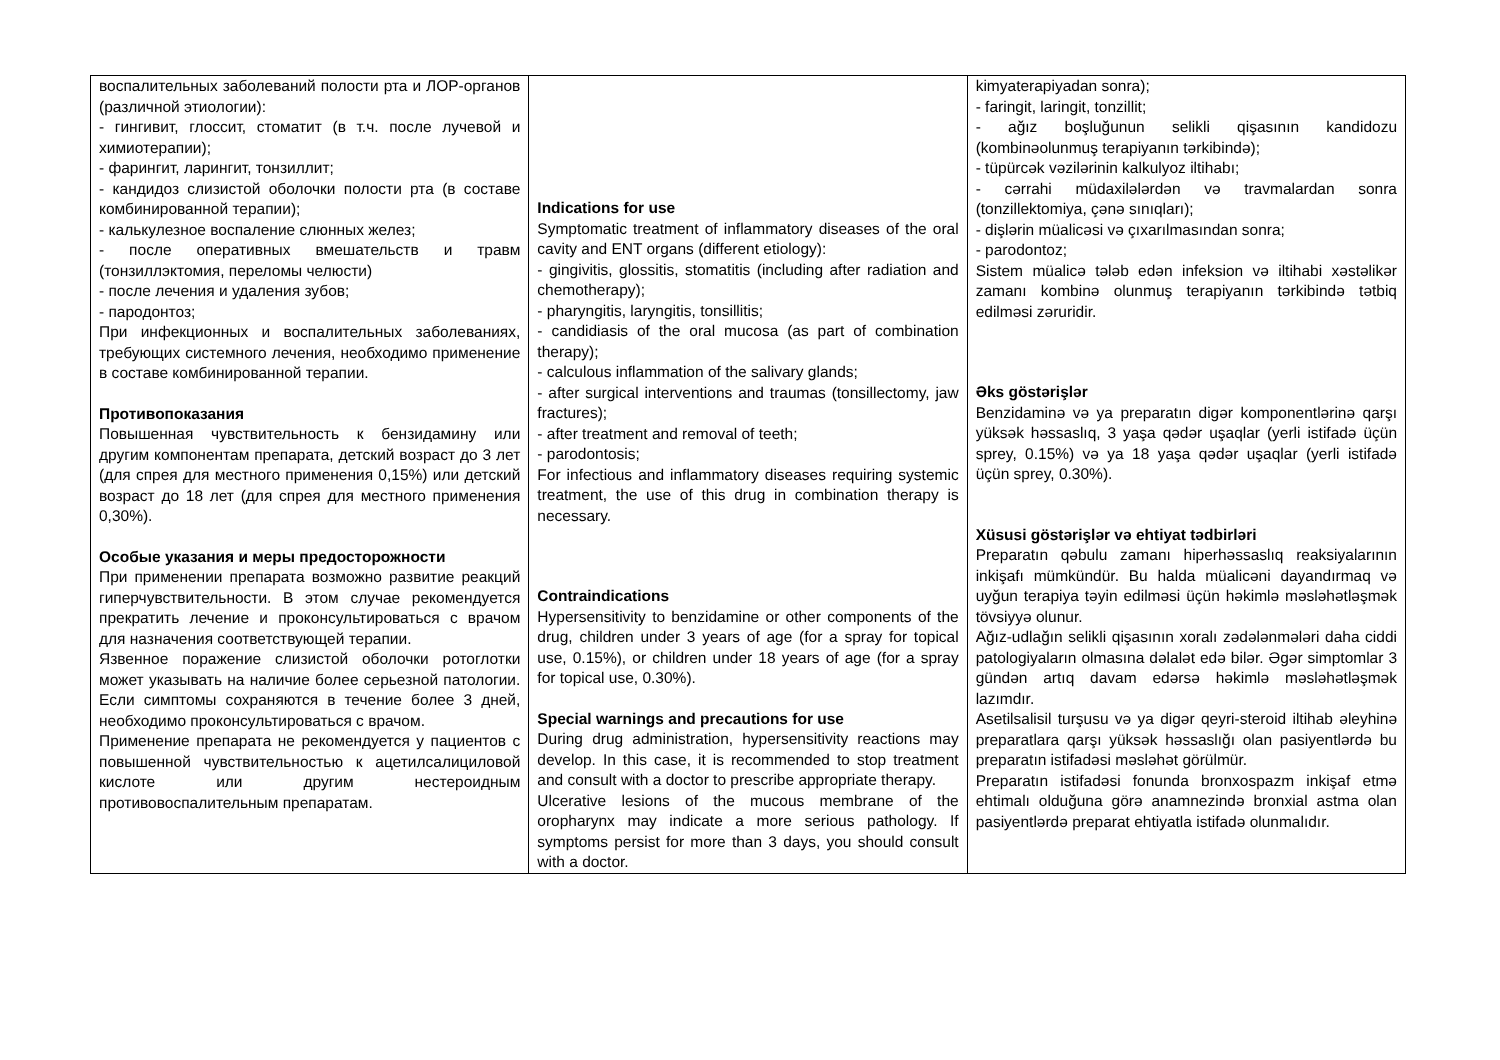| воспалительных заболеваний полости рта и ЛОР-органов (различной этиологии): - гингивит, глоссит, стоматит (в т.ч. после лучевой и химиотерапии); - фарингит, ларингит, тонзиллит; - кандидоз слизистой оболочки полости рта (в составе комбинированной терапии); - калькулезное воспаление слюнных желез; - после оперативных вмешательств и травм (тонзиллэктомия, переломы челюсти) - после лечения и удаления зубов; - пародонтоз; При инфекционных и воспалительных заболеваниях, требующих системного лечения, необходимо применение в составе комбинированной терапии. Противопоказания Повышенная чувствительность к бензидамину или другим компонентам препарата, детский возраст до 3 лет (для спрея для местного применения 0,15%) или детский возраст до 18 лет (для спрея для местного применения 0,30%). Особые указания и меры предосторожности При применении препарата возможно развитие реакций гиперчувствительности. В этом случае рекомендуется прекратить лечение и проконсультироваться с врачом для назначения соответствующей терапии. Язвенное поражение слизистой оболочки ротоглотки может указывать на наличие более серьезной патологии. Если симптомы сохраняются в течение более 3 дней, необходимо проконсультироваться с врачом. Применение препарата не рекомендуется у пациентов с повышенной чувствительностью к ацетилсалициловой кислоте или другим нестероидным противовоспалительным препаратам. | Indications for use Symptomatic treatment of inflammatory diseases of the oral cavity and ENT organs (different etiology): - gingivitis, glossitis, stomatitis (including after radiation and chemotherapy); - pharyngitis, laryngitis, tonsillitis; - candidiasis of the oral mucosa (as part of combination therapy); - calculous inflammation of the salivary glands; - after surgical interventions and traumas (tonsillectomy, jaw fractures); - after treatment and removal of teeth; - parodontosis; For infectious and inflammatory diseases requiring systemic treatment, the use of this drug in combination therapy is necessary. Contraindications Hypersensitivity to benzidamine or other components of the drug, children under 3 years of age (for a spray for topical use, 0.15%), or children under 18 years of age (for a spray for topical use, 0.30%). Special warnings and precautions for use During drug administration, hypersensitivity reactions may develop. In this case, it is recommended to stop treatment and consult with a doctor to prescribe appropriate therapy. Ulcerative lesions of the mucous membrane of the oropharynx may indicate a more serious pathology. If symptoms persist for more than 3 days, you should consult with a doctor. | kimyaterapiyadan sonra); - faringit, laringit, tonzillit; - ağız boşluğunun selikli qişasının kandidozu (kombinəolunmuş terapiyanın tərkibində); - tüpürcək vəzilərinin kalkulyoz iltihabı; - cərrahi müdaxilələrdən və travmalardan sonra (tonzillektomiya, çənə sınıqları); - dişlərin müalicəsi və çıxarılmasından sonra; - parodontoz; Sistem müalicə tələb edən infeksion və iltihabi xəstəlikər zamanı kombinə olunmuş terapiyanın tərkibində tətbiq edilməsi zəruridir. Əks göstərişlər Benzidaminə və ya preparatın digər komponentlərinə qarşı yüksək həssaslıq, 3 yaşa qədər uşaqlar (yerli istifadə üçün sprey, 0.15%) və ya 18 yaşa qədər uşaqlar (yerli istifadə üçün sprey, 0.30%). Xüsusi göstərişlər və ehtiyat tədbirləri Preparatın qəbulu zamanı hiperhəssaslıq reaksiyalarının inkişafı mümkündür. Bu halda müalicəni dayandırmaq və uyğun terapiya təyin edilməsi üçün həkimlə məsləhətləşmək tövsiyyə olunur. Ağız-udlağın selikli qişasının xoralı zədələnmələri daha ciddi patologiyaların olmasına dəlalət edə bilər. Əgər simptomlar 3 gündən artıq davam edərsə həkimlə məsləhətləşmək lazımdır. Asetilsalisil turşusu və ya digər qeyri-steroid iltihab əleyhinə preparatlara qarşı yüksək həssaslığı olan pasiyentlərdə bu preparatın istifadəsi məsləhət görülmür. Preparatın istifadəsi fonunda bronxospazm inkişaf etmə ehtimalı olduğuna görə anamnezində bronxial astma olan pasiyentlərdə preparat ehtiyatla istifadə olunmalıdır. |